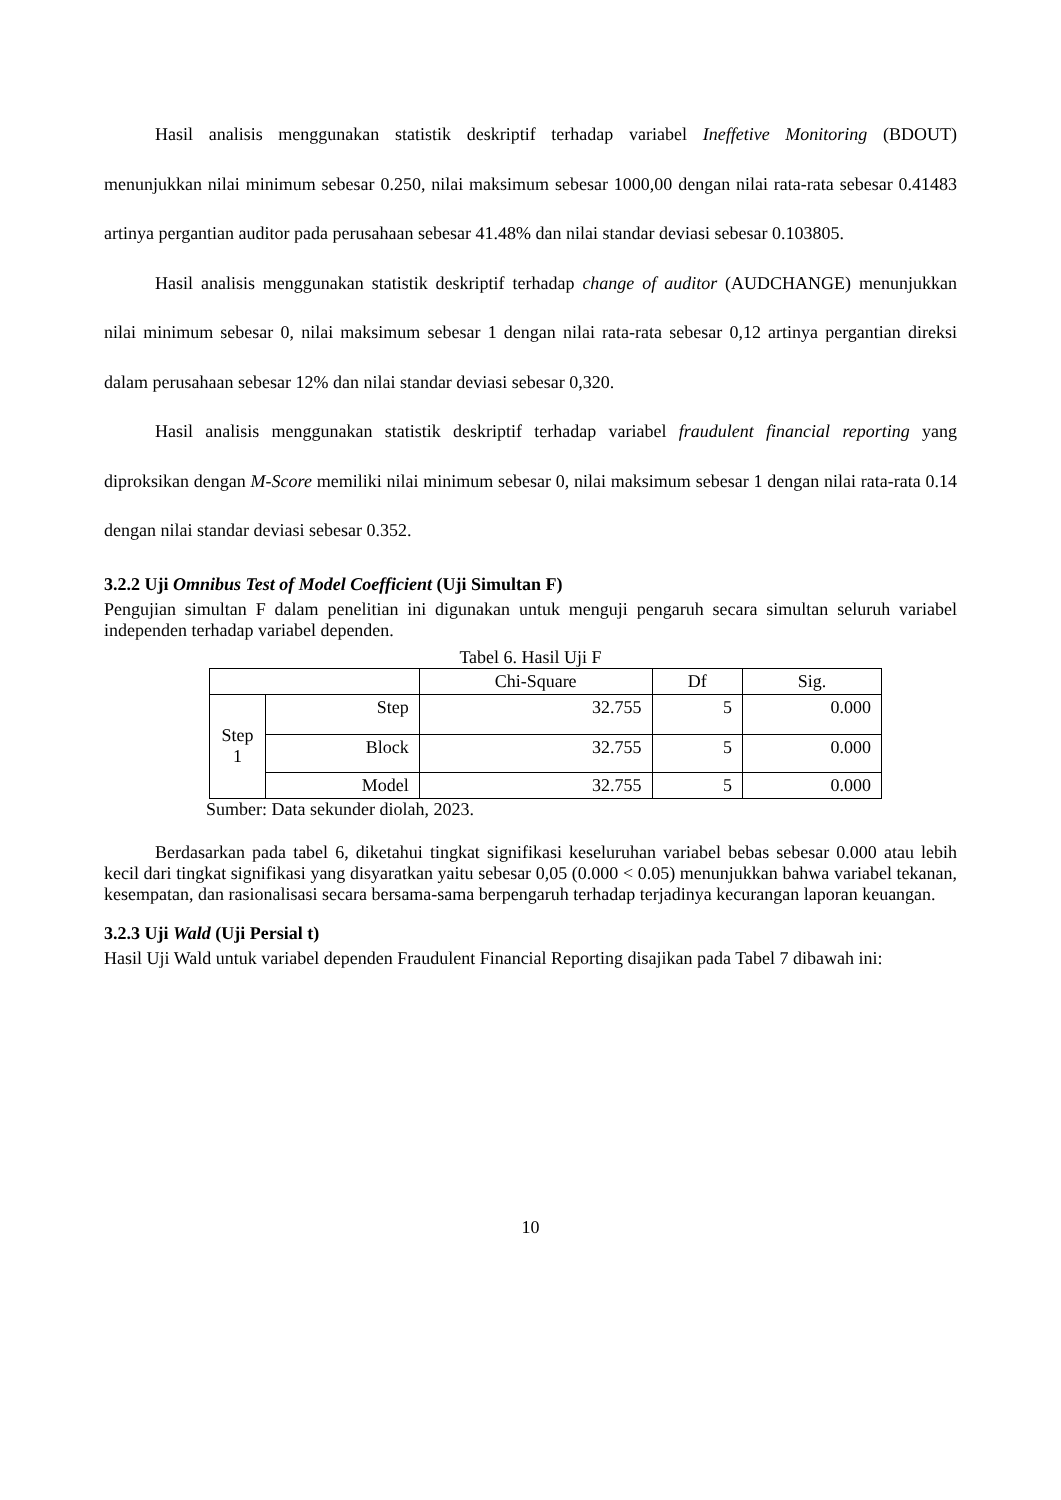Hasil analisis menggunakan statistik deskriptif terhadap variabel Ineffetive Monitoring (BDOUT) menunjukkan nilai minimum sebesar 0.250, nilai maksimum sebesar 1000,00 dengan nilai rata-rata sebesar 0.41483 artinya pergantian auditor pada perusahaan sebesar 41.48% dan nilai standar deviasi sebesar 0.103805.
Hasil analisis menggunakan statistik deskriptif terhadap change of auditor (AUDCHANGE) menunjukkan nilai minimum sebesar 0, nilai maksimum sebesar 1 dengan nilai rata-rata sebesar 0,12 artinya pergantian direksi dalam perusahaan sebesar 12% dan nilai standar deviasi sebesar 0,320.
Hasil analisis menggunakan statistik deskriptif terhadap variabel fraudulent financial reporting yang diproksikan dengan M-Score memiliki nilai minimum sebesar 0, nilai maksimum sebesar 1 dengan nilai rata-rata 0.14 dengan nilai standar deviasi sebesar 0.352.
3.2.2 Uji Omnibus Test of Model Coefficient (Uji Simultan F)
Pengujian simultan F dalam penelitian ini digunakan untuk menguji pengaruh secara simultan seluruh variabel independen terhadap variabel dependen.
Tabel 6. Hasil Uji F
| | | Chi-Square | Df | Sig. |
| Step 1 | Step | 32.755 | 5 | 0.000 |
| | Block | 32.755 | 5 | 0.000 |
| | Model | 32.755 | 5 | 0.000 |
Sumber: Data sekunder diolah, 2023.
Berdasarkan pada tabel 6, diketahui tingkat signifikasi keseluruhan variabel bebas sebesar 0.000 atau lebih kecil dari tingkat signifikasi yang disyaratkan yaitu sebesar 0,05 (0.000 < 0.05) menunjukkan bahwa variabel tekanan, kesempatan, dan rasionalisasi secara bersama-sama berpengaruh terhadap terjadinya kecurangan laporan keuangan.
3.2.3 Uji Wald (Uji Persial t)
Hasil Uji Wald untuk variabel dependen Fraudulent Financial Reporting disajikan pada Tabel 7 dibawah ini:
10